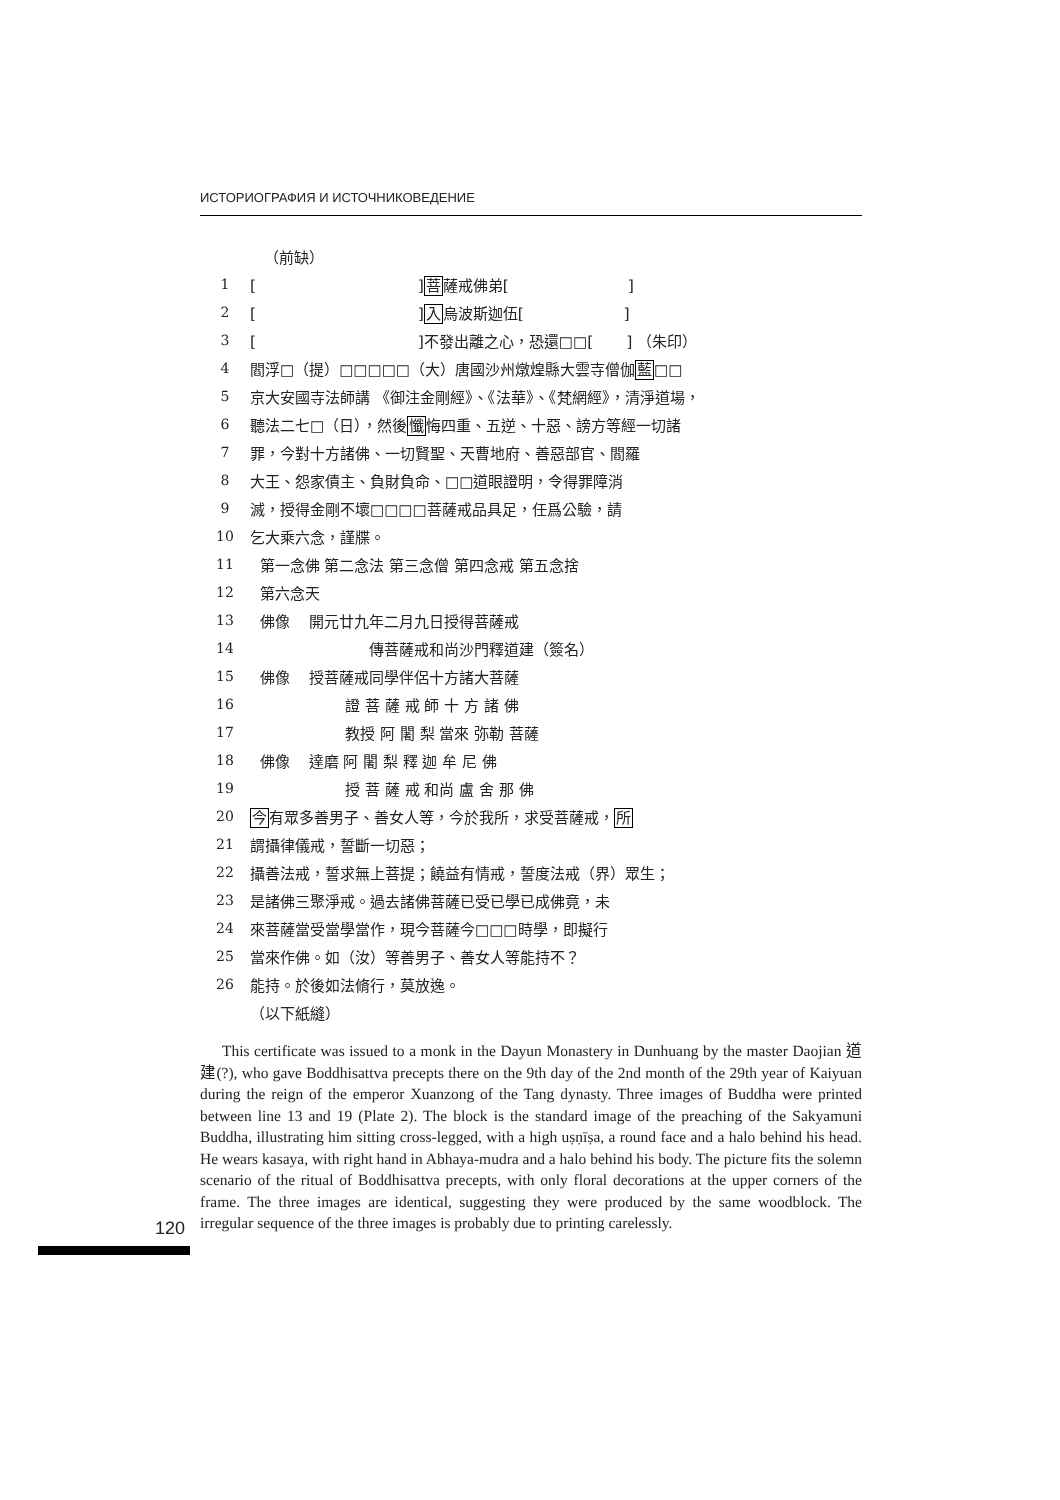ИСТОРИОГРАФИЯ И ИСТОЧНИКОВЕДЕНИЕ
（前缺）
1 [ ]菩薩戒佛弟[ ]
2 [ ]入烏波斯迦伍[ ]
3 [ ]不發出離之心，恐還□□[ ] （朱印）
4 閻浮□（提）□□□□□（大）唐國沙州燉煌縣大雲寺僧伽藍□□
5 京大安國寺法師講 《御注金剛經》、《法華》、《梵網經》，清淨道場，
6 聽法二七□（日），然後懺悔四重、五逆、十惡、謗方等經一切諸
7 罪，今對十方諸佛、一切賢聖、天曹地府、善惡部官、閻羅
8 大王、怨家債主、負財負命、□□道眼證明，令得罪障消
9 滅，授得金剛不壞□□□□菩薩戒品具足，任爲公驗，請
10 乞大乘六念，謹牒。
11 第一念佛 第二念法 第三念僧 第四念戒 第五念捨
12 第六念天
13 佛像 開元廿九年二月九日授得菩薩戒
14 傳菩薩戒和尚沙門釋道建（簽名）
15 佛像 授菩薩戒同學伴侶十方諸大菩薩
16 證 菩 薩 戒 師 十 方 諸 佛
17 教授 阿 闍 梨 當來 弥勒 菩薩
18 佛像 達磨 阿 闍 梨 釋 迦 牟 尼 佛
19 授 菩 薩 戒 和尚 盧 舍 那 佛
20 今有眾多善男子、善女人等，今於我所，求受菩薩戒，所
21 謂攝律儀戒，誓斷一切惡；
22 攝善法戒，誓求無上菩提；饒益有情戒，誓度法戒（界）眾生；
23 是諸佛三聚淨戒。過去諸佛菩薩已受已學已成佛竟，未
24 來菩薩當受當學當作，現今菩薩今□□□時學，即擬行
25 當來作佛。如（汝）等善男子、善女人等能持不？
26 能持。於後如法脩行，莫放逸。
（以下紙縫）
This certificate was issued to a monk in the Dayun Monastery in Dunhuang by the master Daojian 道建(?), who gave Boddhisattva precepts there on the 9th day of the 2nd month of the 29th year of Kaiyuan during the reign of the emperor Xuanzong of the Tang dynasty. Three images of Buddha were printed between line 13 and 19 (Plate 2). The block is the standard image of the preaching of the Sakyamuni Buddha, illustrating him sitting cross-legged, with a high uṣṇīṣa, a round face and a halo behind his head. He wears kasaya, with right hand in Abhaya-mudra and a halo behind his body. The picture fits the solemn scenario of the ritual of Boddhisattva precepts, with only floral decorations at the upper corners of the frame. The three images are identical, suggesting they were produced by the same woodblock. The irregular sequence of the three images is probably due to printing carelessly.
120